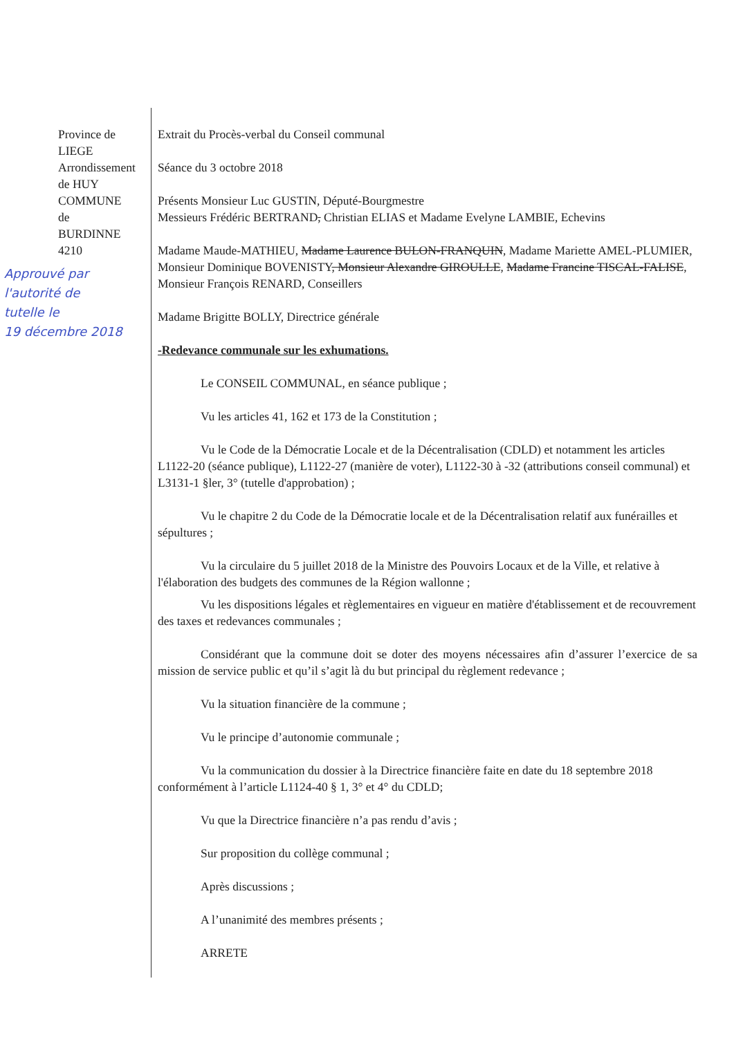Province de
LIEGE
Arrondissement
de HUY
COMMUNE
de
BURDINNE
4210
Approuvé par
l'autorité de
tutelle le
19 décembre 2018
Extrait du Procès-verbal du Conseil communal
Séance du 3 octobre 2018
Présents Monsieur Luc GUSTIN, Député-Bourgmestre
Messieurs Frédéric BERTRAND, Christian ELIAS et Madame Evelyne LAMBIE, Echevins
Madame Maude-MATHIEU, Madame Laurence BULON-FRANQUIN, Madame Mariette AMEL-PLUMIER, Monsieur Dominique BOVENISTY, Monsieur Alexandre GIROULLE, Madame Francine TISCAL-FALISE, Monsieur François RENARD, Conseillers
Madame Brigitte BOLLY, Directrice générale
-Redevance communale sur les exhumations.
Le CONSEIL COMMUNAL, en séance publique ;
Vu les articles 41, 162 et 173 de la Constitution ;
Vu le Code de la Démocratie Locale et de la Décentralisation (CDLD) et notamment les articles L1122-20 (séance publique), L1122-27 (manière de voter), L1122-30 à -32 (attributions conseil communal) et L3131-1 §ler, 3° (tutelle d'approbation) ;
Vu le chapitre 2 du Code de la Démocratie locale et de la Décentralisation relatif aux funérailles et sépultures ;
Vu la circulaire du 5 juillet 2018 de la Ministre des Pouvoirs Locaux et de la Ville, et relative à l'élaboration des budgets des communes de la Région wallonne ;
Vu les dispositions légales et règlementaires en vigueur en matière d'établissement et de recouvrement des taxes et redevances communales ;
Considérant que la commune doit se doter des moyens nécessaires afin d’assurer l’exercice de sa mission de service public et qu’il s’agit là du but principal du règlement redevance ;
Vu la situation financière de la commune ;
Vu le principe d’autonomie communale ;
Vu la communication du dossier à la Directrice financière faite en date du 18 septembre 2018 conformément à l’article L1124-40 § 1, 3° et 4° du CDLD;
Vu que la Directrice financière n’a pas rendu d’avis ;
Sur proposition du collège communal ;
Après discussions ;
A l’unanimité des membres présents ;
ARRETE